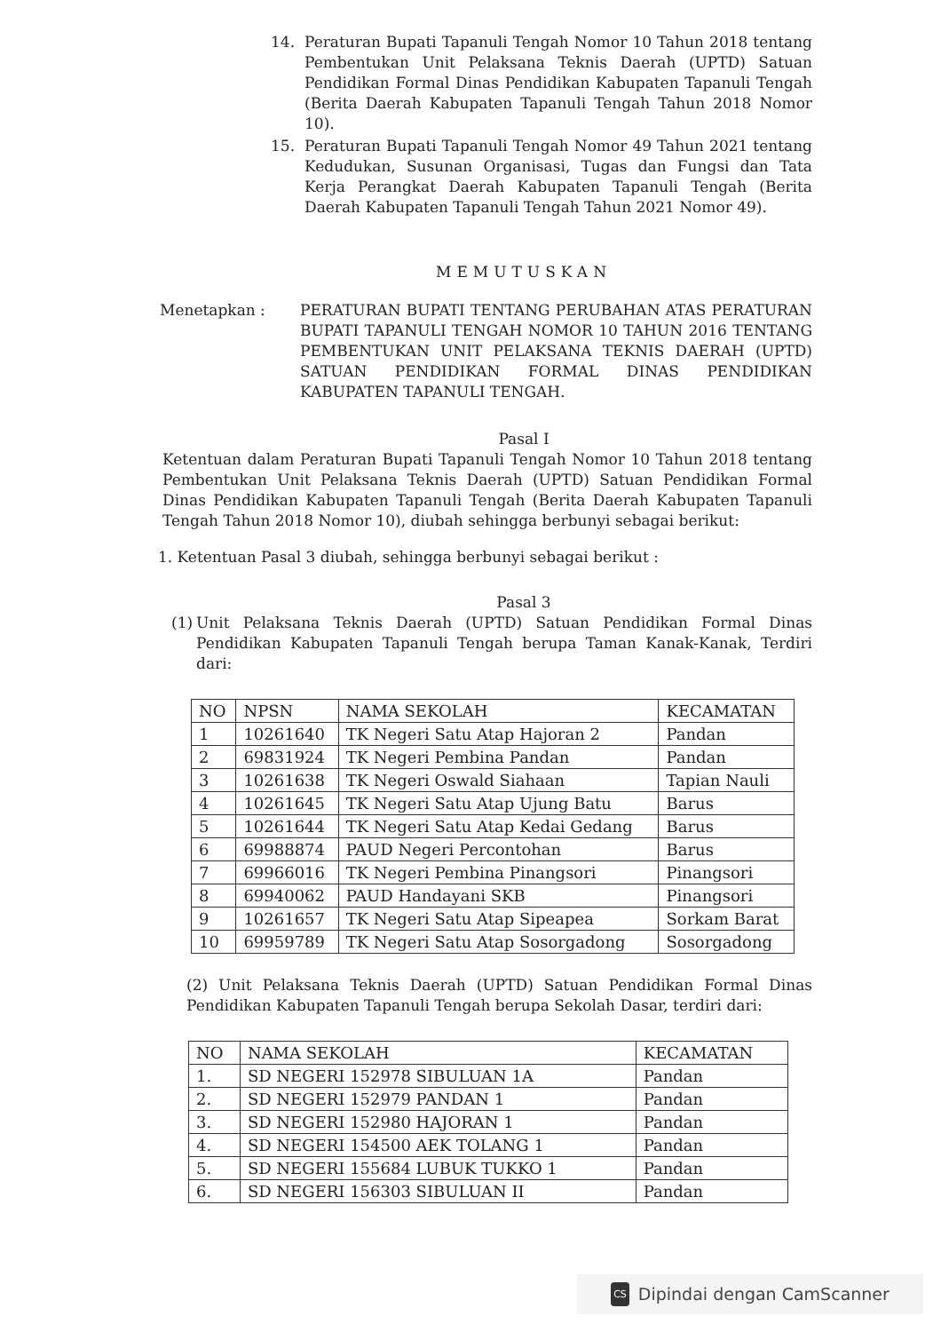14. Peraturan Bupati Tapanuli Tengah Nomor 10 Tahun 2018 tentang Pembentukan Unit Pelaksana Teknis Daerah (UPTD) Satuan Pendidikan Formal Dinas Pendidikan Kabupaten Tapanuli Tengah (Berita Daerah Kabupaten Tapanuli Tengah Tahun 2018 Nomor 10).
15. Peraturan Bupati Tapanuli Tengah Nomor 49 Tahun 2021 tentang Kedudukan, Susunan Organisasi, Tugas dan Fungsi dan Tata Kerja Perangkat Daerah Kabupaten Tapanuli Tengah (Berita Daerah Kabupaten Tapanuli Tengah Tahun 2021 Nomor 49).
MEMUTUSKAN
Menetapkan : PERATURAN BUPATI TENTANG PERUBAHAN ATAS PERATURAN BUPATI TAPANULI TENGAH NOMOR 10 TAHUN 2016 TENTANG PEMBENTUKAN UNIT PELAKSANA TEKNIS DAERAH (UPTD) SATUAN PENDIDIKAN FORMAL DINAS PENDIDIKAN KABUPATEN TAPANULI TENGAH.
Pasal I
Ketentuan dalam Peraturan Bupati Tapanuli Tengah Nomor 10 Tahun 2018 tentang Pembentukan Unit Pelaksana Teknis Daerah (UPTD) Satuan Pendidikan Formal Dinas Pendidikan Kabupaten Tapanuli Tengah (Berita Daerah Kabupaten Tapanuli Tengah Tahun 2018 Nomor 10), diubah sehingga berbunyi sebagai berikut:
1. Ketentuan Pasal 3 diubah, sehingga berbunyi sebagai berikut :
Pasal 3
(1) Unit Pelaksana Teknis Daerah (UPTD) Satuan Pendidikan Formal Dinas Pendidikan Kabupaten Tapanuli Tengah berupa Taman Kanak-Kanak, Terdiri dari:
| NO | NPSN | NAMA SEKOLAH | KECAMATAN |
| --- | --- | --- | --- |
| 1 | 10261640 | TK Negeri Satu Atap Hajoran 2 | Pandan |
| 2 | 69831924 | TK Negeri Pembina Pandan | Pandan |
| 3 | 10261638 | TK Negeri Oswald Siahaan | Tapian Nauli |
| 4 | 10261645 | TK Negeri Satu Atap Ujung Batu | Barus |
| 5 | 10261644 | TK Negeri Satu Atap Kedai Gedang | Barus |
| 6 | 69988874 | PAUD Negeri Percontohan | Barus |
| 7 | 69966016 | TK Negeri Pembina Pinangsori | Pinangsori |
| 8 | 69940062 | PAUD Handayani SKB | Pinangsori |
| 9 | 10261657 | TK Negeri Satu Atap Sipeapea | Sorkam Barat |
| 10 | 69959789 | TK Negeri Satu Atap Sosorgadong | Sosorgadong |
(2) Unit Pelaksana Teknis Daerah (UPTD) Satuan Pendidikan Formal Dinas Pendidikan Kabupaten Tapanuli Tengah berupa Sekolah Dasar, terdiri dari:
| NO | NAMA SEKOLAH | KECAMATAN |
| --- | --- | --- |
| 1. | SD NEGERI 152978 SIBULUAN 1A | Pandan |
| 2. | SD NEGERI 152979 PANDAN 1 | Pandan |
| 3. | SD NEGERI 152980 HAJORAN 1 | Pandan |
| 4. | SD NEGERI 154500 AEK TOLANG 1 | Pandan |
| 5. | SD NEGERI 155684 LUBUK TUKKO 1 | Pandan |
| 6. | SD NEGERI 156303 SIBULUAN II | Pandan |
CS Dipindai dengan CamScanner